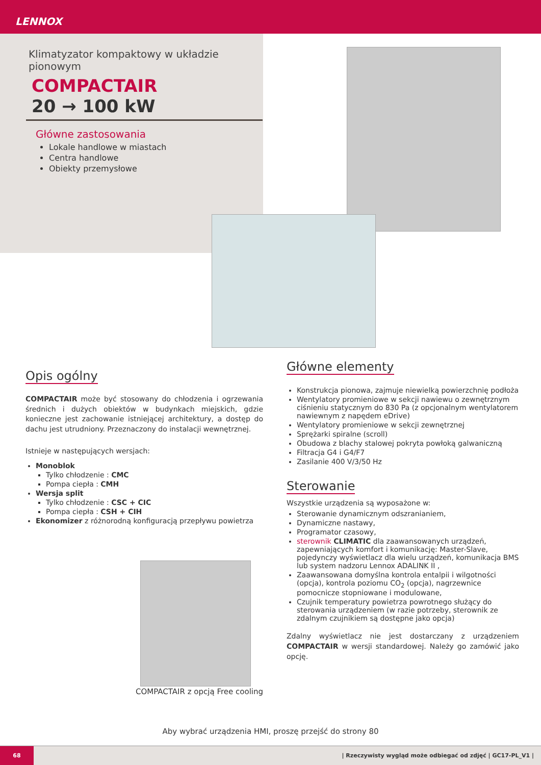LENNOX
Klimatyzator kompaktowy w układzie pionowym
COMPACTAIR
20 → 100 kW
Główne zastosowania
Lokale handlowe w miastach
Centra handlowe
Obiekty przemysłowe
Opis ogólny
COMPACTAIR może być stosowany do chłodzenia i ogrzewania średnich i dużych obiektów w budynkach miejskich, gdzie konieczne jest zachowanie istniejącej architektury, a dostęp do dachu jest utrudniony. Przeznaczony do instalacji wewnętrznej.
Istnieje w następujących wersjach:
Monoblok
Tylko chłodzenie : CMC
Pompa ciepła : CMH
Wersja split
Tylko chłodzenie : CSC + CIC
Pompa ciepła : CSH + CIH
Ekonomizer z różnorodną konfiguracją przepływu powietrza
COMPACTAIR z opcją Free cooling
Główne elementy
Konstrukcja pionowa, zajmuje niewielką powierzchnię podłoża
Wentylatory promieniowe w sekcji nawiewu o zewnętrznym ciśnieniu statycznym do 830 Pa (z opcjonalnym wentylatorem nawiewnym z napędem eDrive)
Wentylatory promieniowe w sekcji zewnętrznej
Sprężarki spiralne (scroll)
Obudowa z blachy stalowej pokryta powłoką galwaniczną
Filtracja G4 i G4/F7
Zasilanie 400 V/3/50 Hz
Sterowanie
Wszystkie urządzenia są wyposażone w:
Sterowanie dynamicznym odszranianiem,
Dynamiczne nastawy,
Programator czasowy,
sterownik CLIMATIC dla zaawansowanych urządzeń, zapewniających komfort i komunikację: Master-Slave, pojedynczy wyświetlacz dla wielu urządzeń, komunikacja BMS lub system nadzoru Lennox ADALINK II ,
Zaawansowana domyślna kontrola entalpii i wilgotności (opcja), kontrola poziomu CO<sub>2</sub> (opcja), nagrzewnice pomocnicze stopniowane i modulowane,
Czujnik temperatury powietrza powrotnego służący do sterowania urządzeniem (w razie potrzeby, sterownik ze zdalnym czujnikiem są dostępne jako opcja)
Zdalny wyświetlacz nie jest dostarczany z urządzeniem COMPACTAIR w wersji standardowej. Należy go zamówić jako opcję.
Aby wybrać urządzenia HMI, proszę przejść do strony 80
68
| Rzeczywisty wygląd może odbiegać od zdjęć | GC17-PL_V1 |